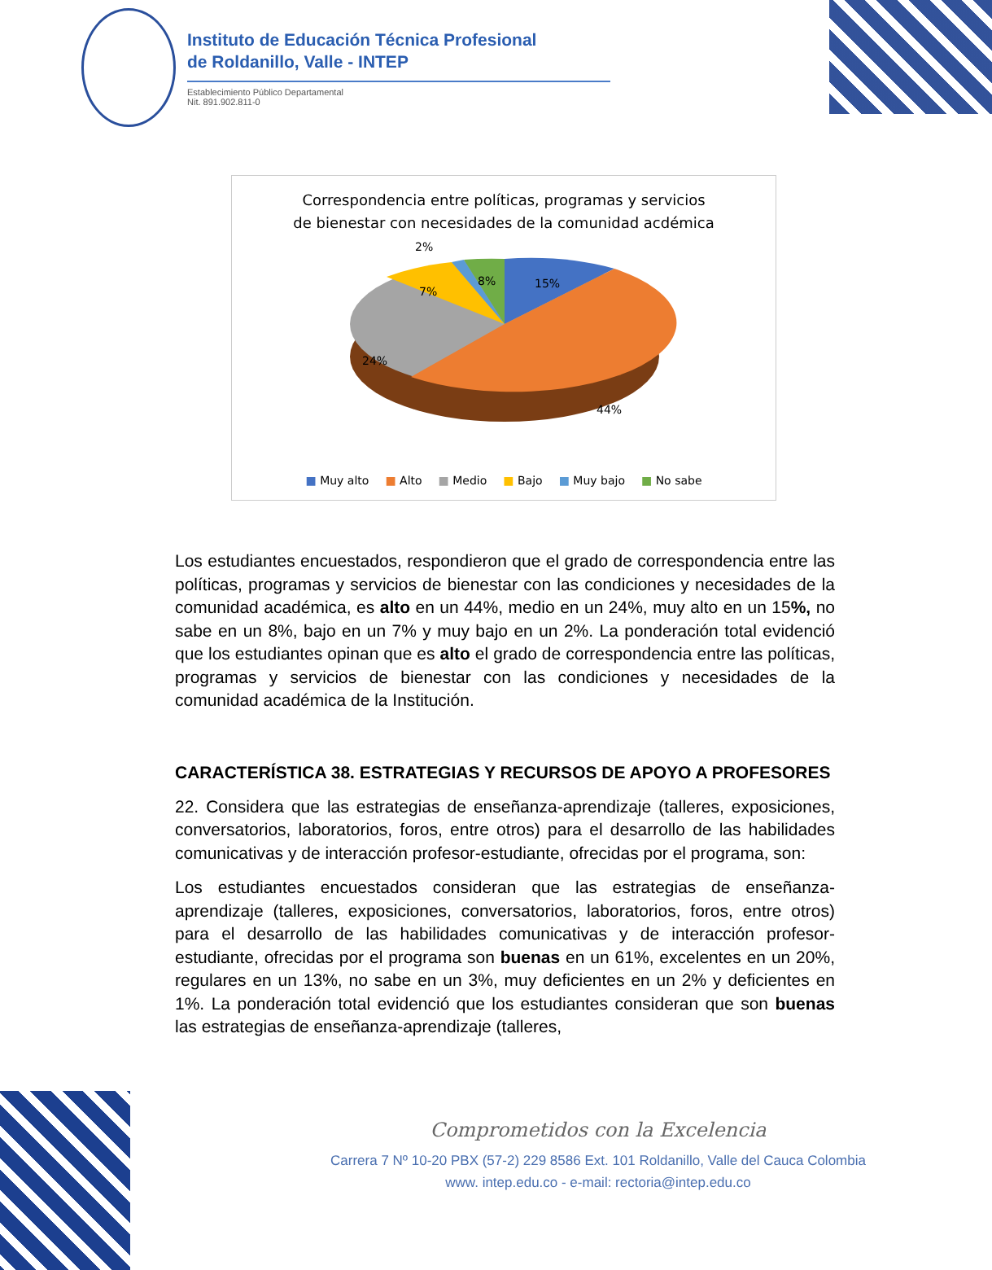Instituto de Educación Técnica Profesional
de Roldanillo, Valle - INTEP
Establecimiento Público Departamental
Nit. 891.902.811-0
Correspondencia entre políticas, programas y servicios
de bienestar con necesidades de la comunidad acdémica
2%
7%
8%
15%
24%
44%
■ Muy alto ■ Alto ■ Medio ■ Bajo ■ Muy bajo ■ No sabe
Los estudiantes encuestados, respondieron que el grado de correspondencia entre las políticas, programas y servicios de bienestar con las condiciones y necesidades de la comunidad académica, es alto en un 44%, medio en un 24%, muy alto en un 15%, no sabe en un 8%, bajo en un 7% y muy bajo en un 2%. La ponderación total evidenció que los estudiantes opinan que es alto el grado de correspondencia entre las políticas, programas y servicios de bienestar con las condiciones y necesidades de la comunidad académica de la Institución.
CARACTERÍSTICA 38. ESTRATEGIAS Y RECURSOS DE APOYO A PROFESORES
22. Considera que las estrategias de enseñanza-aprendizaje (talleres, exposiciones, conversatorios, laboratorios, foros, entre otros) para el desarrollo de las habilidades comunicativas y de interacción profesor-estudiante, ofrecidas por el programa, son:
Los estudiantes encuestados consideran que las estrategias de enseñanza-aprendizaje (talleres, exposiciones, conversatorios, laboratorios, foros, entre otros) para el desarrollo de las habilidades comunicativas y de interacción profesor-estudiante, ofrecidas por el programa son buenas en un 61%, excelentes en un 20%, regulares en un 13%, no sabe en un 3%, muy deficientes en un 2% y deficientes en 1%. La ponderación total evidenció que los estudiantes consideran que son buenas las estrategias de enseñanza-aprendizaje (talleres,
Comprometidos con la Excelencia
Carrera 7 Nº 10-20 PBX (57-2) 229 8586 Ext. 101 Roldanillo, Valle del Cauca Colombia
www. intep.edu.co - e-mail: rectoria@intep.edu.co